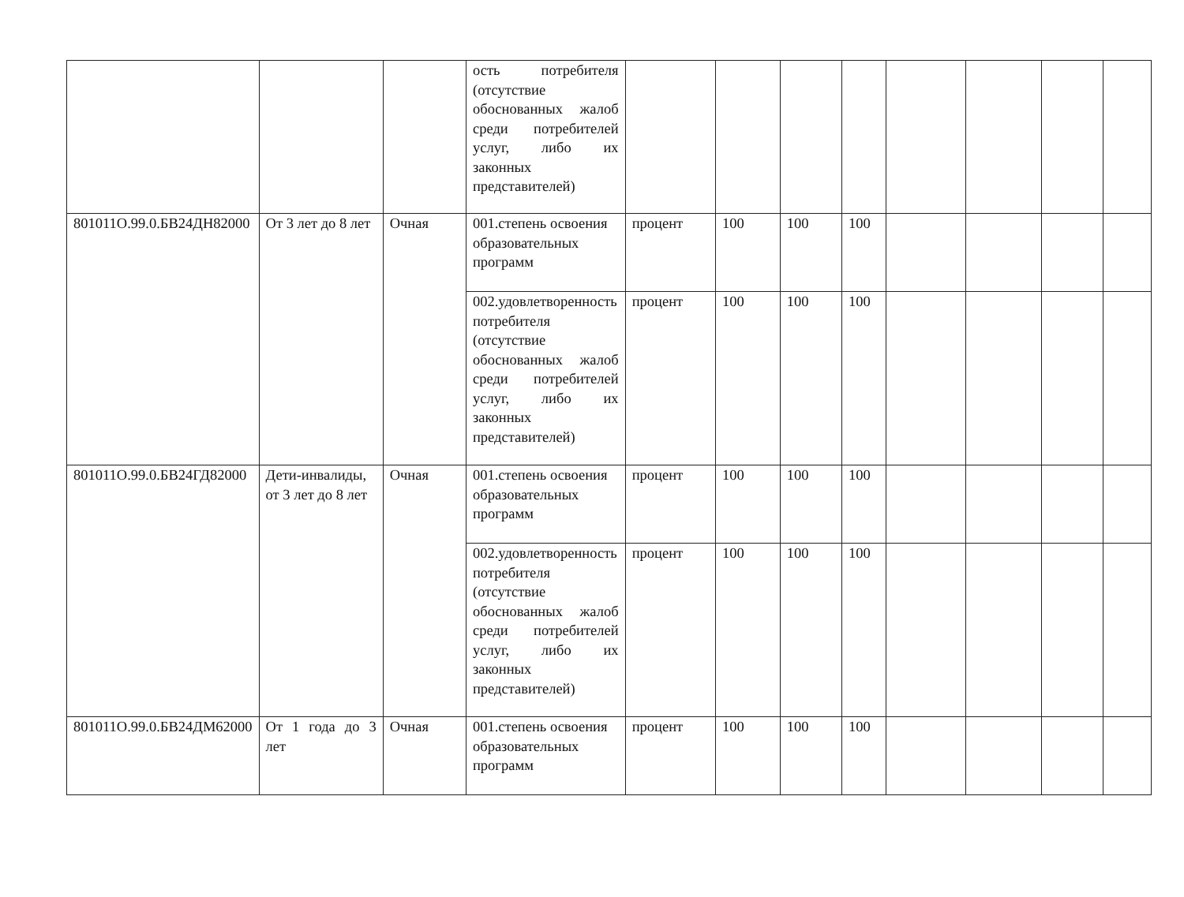| | | | ость потребителя (отсутствие обоснованных жалоб среди потребителей услуг, либо их законных представителей) | | | | | | | | |
| 801011О.99.0.БВ24ДН82000 | От 3 лет до 8 лет | Очная | 001.степень освоения образовательных программ | процент | 100 | 100 | 100 | | | | |
| | | | 002.удовлетворенность потребителя (отсутствие обоснованных жалоб среди потребителей услуг, либо их законных представителей) | процент | 100 | 100 | 100 | | | | |
| 801011О.99.0.БВ24ГД82000 | Дети-инвалиды, от 3 лет до 8 лет | Очная | 001.степень освоения образовательных программ | процент | 100 | 100 | 100 | | | | |
| | | | 002.удовлетворенность потребителя (отсутствие обоснованных жалоб среди потребителей услуг, либо их законных представителей) | процент | 100 | 100 | 100 | | | | |
| 801011О.99.0.БВ24ДМ62000 | От 1 года до 3 лет | Очная | 001.степень освоения образовательных программ | процент | 100 | 100 | 100 | | | | |